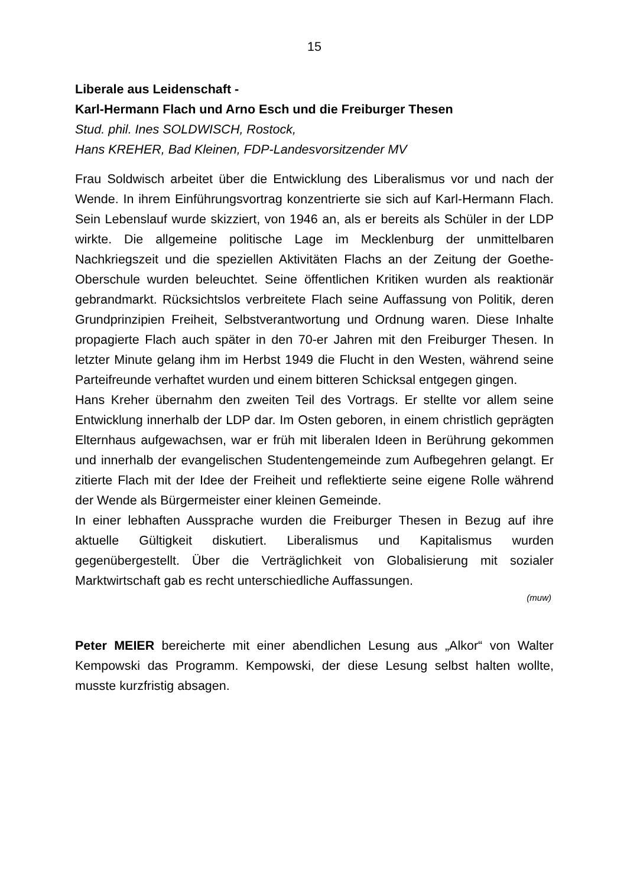15
Liberale aus Leidenschaft -
Karl-Hermann Flach und Arno Esch und die Freiburger Thesen
Stud. phil. Ines SOLDWISCH, Rostock,
Hans KREHER, Bad Kleinen, FDP-Landesvorsitzender MV
Frau Soldwisch arbeitet über die Entwicklung des Liberalismus vor und nach der Wende. In ihrem Einführungsvortrag konzentrierte sie sich auf Karl-Hermann Flach. Sein Lebenslauf wurde skizziert, von 1946 an, als er bereits als Schüler in der LDP wirkte. Die allgemeine politische Lage im Mecklenburg der unmittelbaren Nachkriegszeit und die speziellen Aktivitäten Flachs an der Zeitung der Goethe-Oberschule wurden beleuchtet. Seine öffentlichen Kritiken wurden als reaktionär gebrandmarkt. Rücksichtslos verbreitete Flach seine Auffassung von Politik, deren Grundprinzipien Freiheit, Selbstverantwortung und Ordnung waren. Diese Inhalte propagierte Flach auch später in den 70-er Jahren mit den Freiburger Thesen. In letzter Minute gelang ihm im Herbst 1949 die Flucht in den Westen, während seine Parteifreunde verhaftet wurden und einem bitteren Schicksal entgegen gingen.
Hans Kreher übernahm den zweiten Teil des Vortrags. Er stellte vor allem seine Entwicklung innerhalb der LDP dar. Im Osten geboren, in einem christlich geprägten Elternhaus aufgewachsen, war er früh mit liberalen Ideen in Berührung gekommen und innerhalb der evangelischen Studentengemeinde zum Aufbegehren gelangt. Er zitierte Flach mit der Idee der Freiheit und reflektierte seine eigene Rolle während der Wende als Bürgermeister einer kleinen Gemeinde.
In einer lebhaften Aussprache wurden die Freiburger Thesen in Bezug auf ihre aktuelle Gültigkeit diskutiert. Liberalismus und Kapitalismus wurden gegenübergestellt. Über die Verträglichkeit von Globalisierung mit sozialer Marktwirtschaft gab es recht unterschiedliche Auffassungen.
(muw)
Peter MEIER bereicherte mit einer abendlichen Lesung aus „Alkor“ von Walter Kempowski das Programm. Kempowski, der diese Lesung selbst halten wollte, musste kurzfristig absagen.